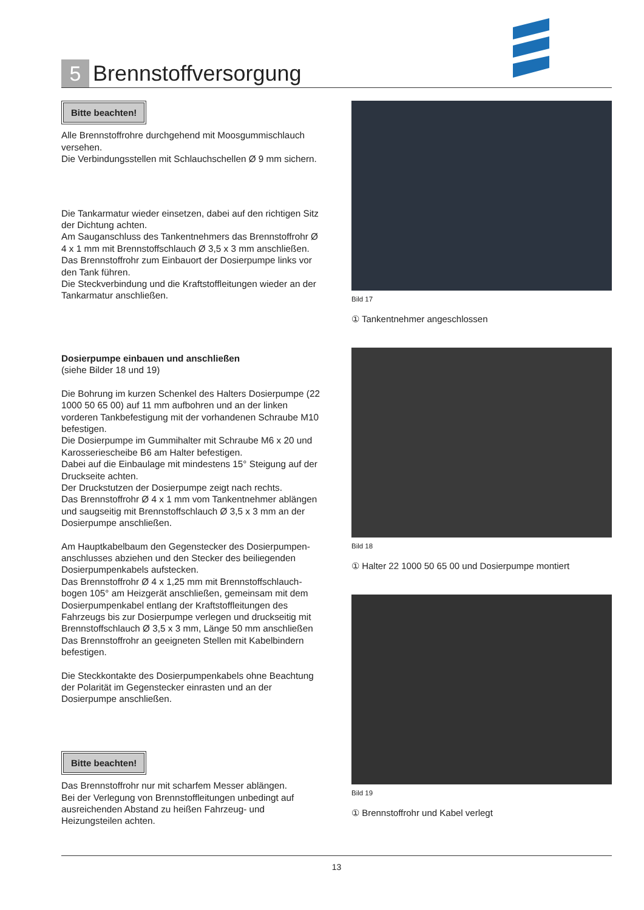5
Brennstoffversorgung
Bitte beachten!
Alle Brennstoffrohre durchgehend mit Moosgummischlauch versehen.
Die Verbindungsstellen mit Schlauchschellen Ø 9 mm sichern.
Die Tankarmatur wieder einsetzen, dabei auf den richtigen Sitz der Dichtung achten.
Am Sauganschluss des Tankentnehmers das Brennstoffrohr Ø 4 x 1 mm mit Brennstoffschlauch Ø 3,5 x 3 mm anschließen. Das Brennstoffrohr zum Einbauort der Dosierpumpe links vor den Tank führen.
Die Steckverbindung und die Kraftstoffleitungen wieder an der Tankarmatur anschließen.
Dosierpumpe einbauen und anschließen
(siehe Bilder 18 und 19)
Die Bohrung im kurzen Schenkel des Halters Dosierpumpe (22 1000 50 65 00) auf 11 mm aufbohren und an der linken vorderen Tankbefestigung mit der vorhandenen Schraube M10 befestigen.
Die Dosierpumpe im Gummihalter mit Schraube M6 x 20 und Karosseriescheibe B6 am Halter befestigen.
Dabei auf die Einbaulage mit mindestens 15° Steigung auf der Druckseite achten.
Der Druckstutzen der Dosierpumpe zeigt nach rechts.
Das Brennstoffrohr Ø 4 x 1 mm vom Tankentnehmer ablängen und saugseitig mit Brennstoffschlauch Ø 3,5 x 3 mm an der Dosierpumpe anschließen.
Am Hauptkabelbaum den Gegenstecker des Dosierpumpen-anschlusses abziehen und den Stecker des beiliegenden Dosierpumpenkabels aufstecken.
Das Brennstoffrohr Ø 4 x 1,25 mm mit Brennstoffschlauch-bogen 105° am Heizgerät anschließen, gemeinsam mit dem Dosierpumpenkabel entlang der Kraftstoffleitungen des Fahrzeugs bis zur Dosierpumpe verlegen und druckseitig mit Brennstoffschlauch Ø 3,5 x 3 mm, Länge 50 mm anschließen Das Brennstoffrohr an geeigneten Stellen mit Kabelbindern befestigen.
Die Steckkontakte des Dosierpumpenkabels ohne Beachtung der Polarität im Gegenstecker einrasten und an der Dosierpumpe anschließen.
Bitte beachten!
Das Brennstoffrohr nur mit scharfem Messer ablängen.
Bei der Verlegung von Brennstoffleitungen unbedingt auf ausreichenden Abstand zu heißen Fahrzeug- und Heizungsteilen achten.
Bild 17
① Tankentnehmer angeschlossen
Bild 18
① Halter 22 1000 50 65 00 und Dosierpumpe montiert
Bild 19
① Brennstoffrohr und Kabel verlegt
13